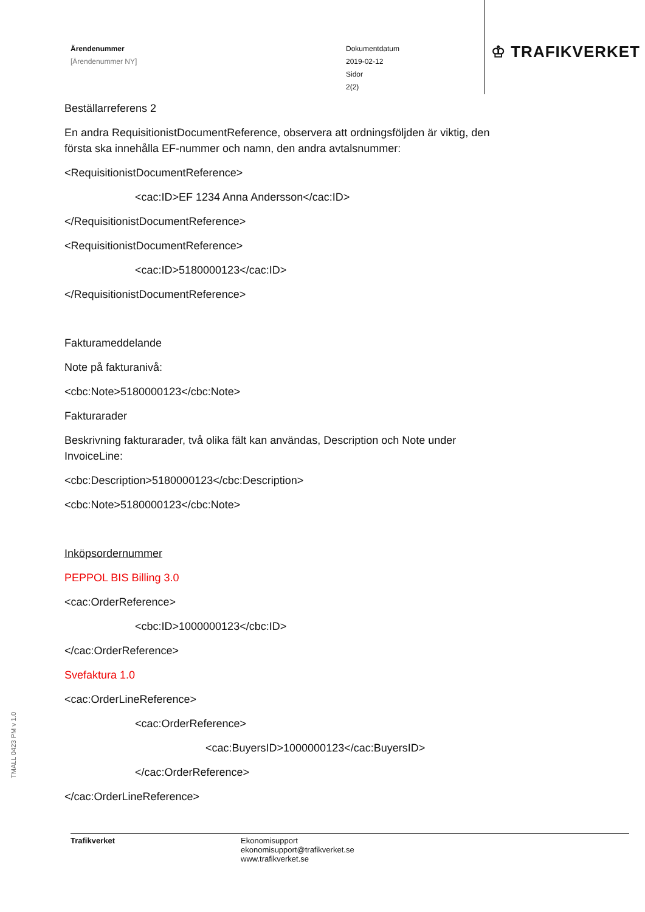Ärendenummer
[Ärendenummer NY]
Dokumentdatum
2019-02-12
Sidor
2(2)
♔ TRAFIKVERKET
Beställarreferens 2
En andra RequisitionistDocumentReference, observera att ordningsföljden är viktig, den första ska innehålla EF-nummer och namn, den andra avtalsnummer:
<RequisitionistDocumentReference>
<cac:ID>EF 1234 Anna Andersson</cac:ID>
</RequisitionistDocumentReference>
<RequisitionistDocumentReference>
<cac:ID>5180000123</cac:ID>
</RequisitionistDocumentReference>
Fakturameddelande
Note på fakturanivå:
<cbc:Note>5180000123</cbc:Note>
Fakturarader
Beskrivning fakturarader, två olika fält kan användas, Description och Note under InvoiceLine:
<cbc:Description>5180000123</cbc:Description>
<cbc:Note>5180000123</cbc:Note>
Inköpsordernummer
PEPPOL BIS Billing 3.0
<cac:OrderReference>
<cbc:ID>1000000123</cbc:ID>
</cac:OrderReference>
Svefaktura 1.0
<cac:OrderLineReference>
<cac:OrderReference>
<cac:BuyersID>1000000123</cac:BuyersID>
</cac:OrderReference>
</cac:OrderLineReference>
TMALL 0423 PM v 1.0
Trafikverket Ekonomisupport
ekonomisupport@trafikverket.se
www.trafikverket.se